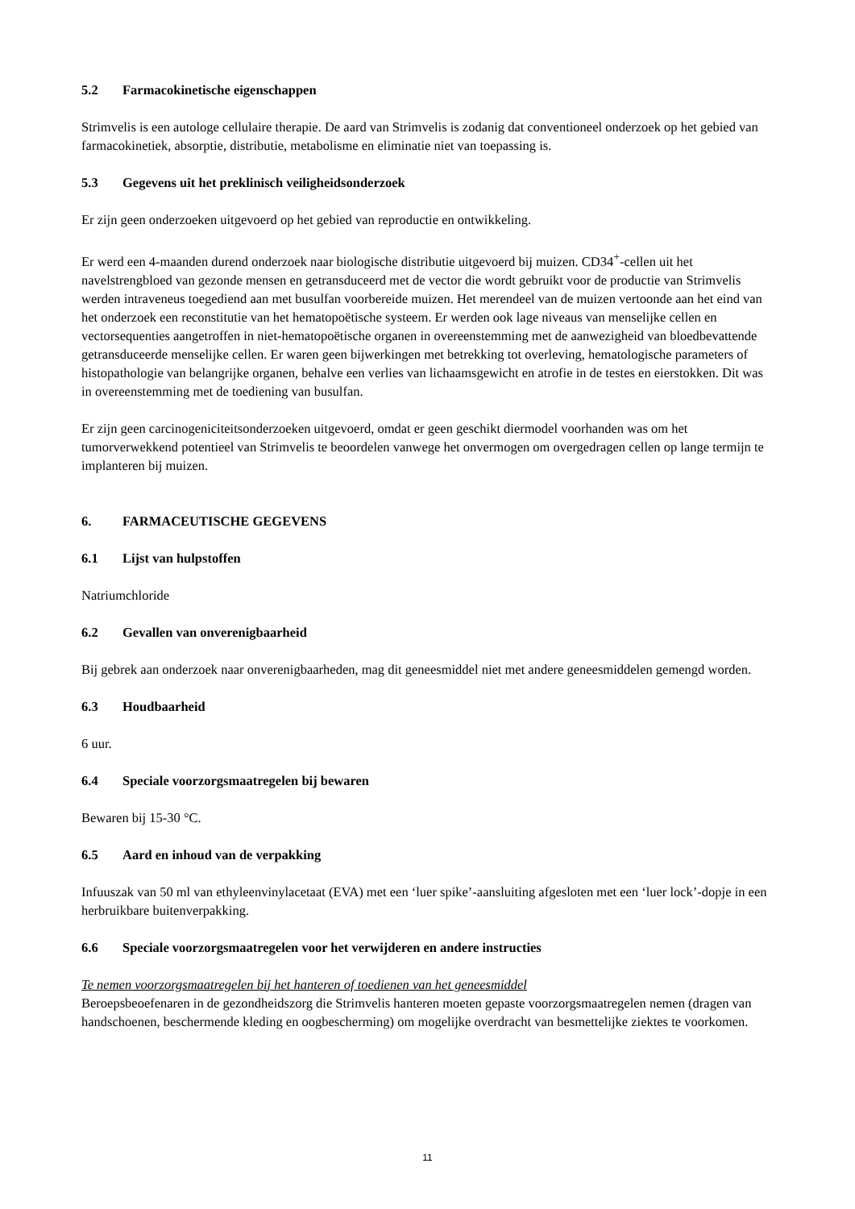5.2 Farmacokinetische eigenschappen
Strimvelis is een autologe cellulaire therapie. De aard van Strimvelis is zodanig dat conventioneel onderzoek op het gebied van farmacokinetiek, absorptie, distributie, metabolisme en eliminatie niet van toepassing is.
5.3 Gegevens uit het preklinisch veiligheidsonderzoek
Er zijn geen onderzoeken uitgevoerd op het gebied van reproductie en ontwikkeling.
Er werd een 4-maanden durend onderzoek naar biologische distributie uitgevoerd bij muizen. CD34<sup>+</sup>-cellen uit het navelstrengbloed van gezonde mensen en getransduceerd met de vector die wordt gebruikt voor de productie van Strimvelis werden intraveneus toegediend aan met busulfan voorbereide muizen. Het merendeel van de muizen vertoonde aan het eind van het onderzoek een reconstitutie van het hematopoëtische systeem. Er werden ook lage niveaus van menselijke cellen en vectorsequenties aangetroffen in niet-hematopoëtische organen in overeenstemming met de aanwezigheid van bloedbevattende getransduceerde menselijke cellen. Er waren geen bijwerkingen met betrekking tot overleving, hematologische parameters of histopathologie van belangrijke organen, behalve een verlies van lichaamsgewicht en atrofie in de testes en eierstokken. Dit was in overeenstemming met de toediening van busulfan.
Er zijn geen carcinogeniciteitsonderzoeken uitgevoerd, omdat er geen geschikt diermodel voorhanden was om het tumorverwekkend potentieel van Strimvelis te beoordelen vanwege het onvermogen om overgedragen cellen op lange termijn te implanteren bij muizen.
6. FARMACEUTISCHE GEGEVENS
6.1 Lijst van hulpstoffen
Natriumchloride
6.2 Gevallen van onverenigbaarheid
Bij gebrek aan onderzoek naar onverenigbaarheden, mag dit geneesmiddel niet met andere geneesmiddelen gemengd worden.
6.3 Houdbaarheid
6 uur.
6.4 Speciale voorzorgsmaatregelen bij bewaren
Bewaren bij 15-30 °C.
6.5 Aard en inhoud van de verpakking
Infuuszak van 50 ml van ethyleenvinylacetaat (EVA) met een ‘luer spike’-aansluiting afgesloten met een ‘luer lock’-dopje in een herbruikbare buitenverpakking.
6.6 Speciale voorzorgsmaatregelen voor het verwijderen en andere instructies
Te nemen voorzorgsmaatregelen bij het hanteren of toedienen van het geneesmiddel
Beroepsbeoefenaren in de gezondheidszorg die Strimvelis hanteren moeten gepaste voorzorgsmaatregelen nemen (dragen van handschoenen, beschermende kleding en oogbescherming) om mogelijke overdracht van besmettelijke ziektes te voorkomen.
11